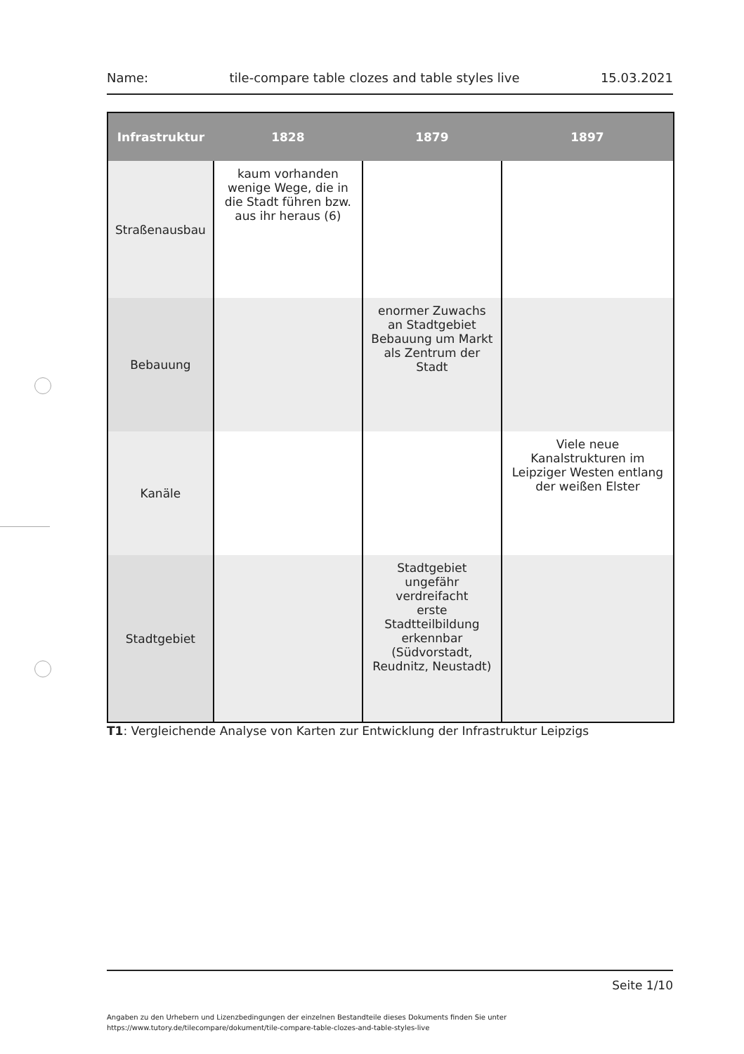Name: tile-compare table clozes and table styles live 15.03.2021
| Infrastruktur | 1828 | 1879 | 1897 |
| --- | --- | --- | --- |
| Straßenausbau | kaum vorhanden wenige Wege, die in die Stadt führen bzw. aus ihr heraus (6) | | |
| Bebauung | | enormer Zuwachs an Stadtgebiet Bebauung um Markt als Zentrum der Stadt | |
| Kanäle | | | Viele neue Kanalstrukturen im Leipziger Westen entlang der weißen Elster |
| Stadtgebiet | | Stadtgebiet ungefähr verdreifacht erste Stadtteilbildung erkennbar (Südvorstadt, Reudnitz, Neustadt) | |
T1: Vergleichende Analyse von Karten zur Entwicklung der Infrastruktur Leipzigs
Seite 1/10
Angaben zu den Urhebern und Lizenzbedingungen der einzelnen Bestandteile dieses Dokuments finden Sie unter
https://www.tutory.de/tilecompare/dokument/tile-compare-table-clozes-and-table-styles-live